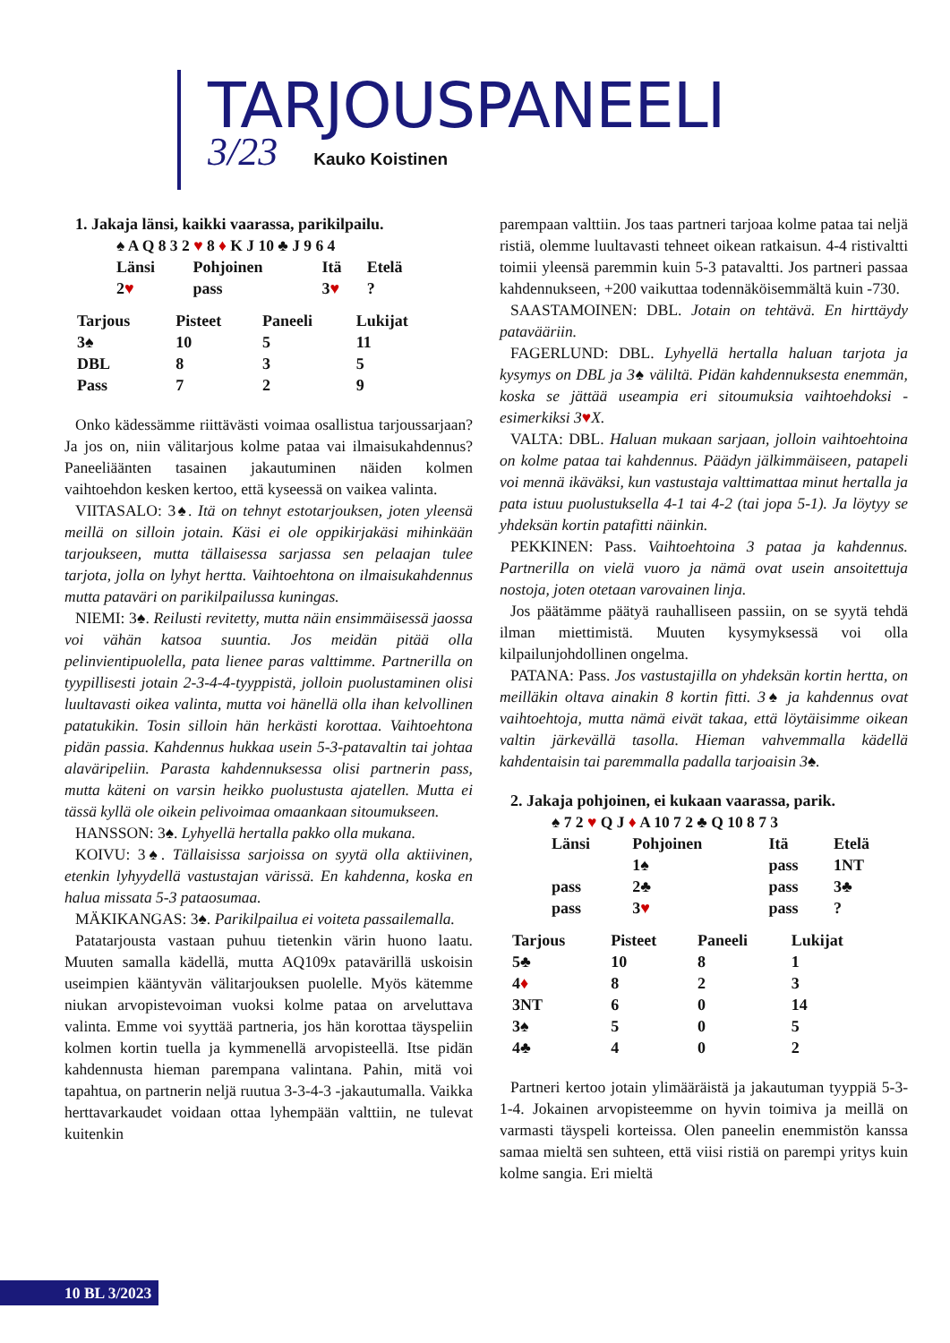TARJOUSPANEELI
3/23 Kauko Koistinen
1. Jakaja länsi, kaikki vaarassa, parikilpailu.
♠ A Q 8 3 2 ♥ 8 ♦ K J 10 ♣ J 9 6 4
| Länsi | Pohjoinen | Itä | Etelä |
| 2 ♥ | pass | 3 ♥ | ? |
| Tarjous | Pisteet | Paneeli | Lukijat |
| --- | --- | --- | --- |
| 3♠ | 10 | 5 | 11 |
| DBL | 8 | 3 | 5 |
| Pass | 7 | 2 | 9 |
Onko kädessämme riittävästi voimaa osallistua tarjoussarjaan? Ja jos on, niin välitarjous kolme pataa vai ilmaisukahdennus? Paneeliäänten tasainen jakautuminen näiden kolmen vaihtoehdon kesken kertoo, että kyseessä on vaikea valinta.
VIITASALO: 3♠. Itä on tehnyt estotarjouksen, joten yleensä meillä on silloin jotain. Käsi ei ole oppikirjakäsi mihinkään tarjoukseen, mutta tällaisessa sarjassa sen pelaajan tulee tarjota, jolla on lyhyt hertta. Vaihtoehtona on ilmaisukahdennus mutta pataväri on parikilpailussa kuningas.
NIEMI: 3♠. Reilusti revitetty, mutta näin ensimmäisessä jaossa voi vähän katsoa suuntia. Jos meidän pitää olla pelinvientipuolella, pata lienee paras valttimme. Partnerilla on tyypillisesti jotain 2-3-4-4-tyyppistä, jolloin puolustaminen olisi luultavasti oikea valinta, mutta voi hänellä olla ihan kelvollinen patatukikin. Tosin silloin hän herkästi korottaa. Vaihtoehtona pidän passia. Kahdennus hukkaa usein 5-3-patavaltin tai johtaa alaväripeliin. Parasta kahdennuksessa olisi partnerin pass, mutta käteni on varsin heikko puolustusta ajatellen. Mutta ei tässä kyllä ole oikein pelivoimaa omaankaan sitoumukseen.
HANSSON: 3♠. Lyhyellä hertalla pakko olla mukana.
KOIVU: 3♠. Tällaisissa sarjoissa on syytä olla aktiivinen, etenkin lyhyydellä vastustajan värissä. En kahdenna, koska en halua missata 5-3 pataosumaa.
MÄKIKANGAS: 3♠. Parikilpailua ei voiteta passailemalla.
Patatarjousta vastaan puhuu tietenkin värin huono laatu. Muuten samalla kädellä, mutta AQ109x patavärillä uskoisin useimpien kääntyvän välitarjouksen puolelle. Myös kätemme niukan arvopistevoiman vuoksi kolme pataa on arveluttava valinta. Emme voi syyttää partneria, jos hän korottaa täyspeliin kolmen kortin tuella ja kymmenellä arvopisteellä. Itse pidän kahdennusta hieman parempana valintana. Pahin, mitä voi tapahtua, on partnerin neljä ruutua 3-3-4-3 -jakautumalla. Vaikka herttavarkaudet voidaan ottaa lyhempään valttiin, ne tulevat kuitenkin
parempaan valttiin. Jos taas partneri tarjoaa kolme pataa tai neljä ristiä, olemme luultavasti tehneet oikean ratkaisun. 4-4 ristivaltti toimii yleensä paremmin kuin 5-3 patavaltti. Jos partneri passaa kahdennukseen, +200 vaikuttaa todennäköisemmältä kuin -730.
SAASTAMOINEN: DBL. Jotain on tehtävä. En hirttäydy patavääriin.
FAGERLUND: DBL. Lyhyellä hertalla haluan tarjota ja kysymys on DBL ja 3♠ väliltä. Pidän kahdennuksesta enemmän, koska se jättää useampia eri sitoumuksia vaihtoehdoksi - esimerkiksi 3♥X.
VALTA: DBL. Haluan mukaan sarjaan, jolloin vaihtoehtoina on kolme pataa tai kahdennus. Päädyn jälkimmäiseen, patapeli voi mennä ikäväksi, kun vastustaja valttimattaa minut hertalla ja pata istuu puolustuksella 4-1 tai 4-2 (tai jopa 5-1). Ja löytyy se yhdeksän kortin patafitti näinkin.
PEKKINEN: Pass. Vaihtoehtoina 3 pataa ja kahdennus. Partnerilla on vielä vuoro ja nämä ovat usein ansoitettuja nostoja, joten otetaan varovainen linja.
Jos päätämme päätyä rauhalliseen passiin, on se syytä tehdä ilman miettimistä. Muuten kysymyksessä voi olla kilpailunjohdollinen ongelma.
PATANA: Pass. Jos vastustajilla on yhdeksän kortin hertta, on meilläkin oltava ainakin 8 kortin fitti. 3♠ ja kahdennus ovat vaihtoehtoja, mutta nämä eivät takaa, että löytäisimme oikean valtin järkevällä tasolla. Hieman vahvemmalla kädellä kahdentaisin tai paremmalla padalla tarjoaisin 3♠.
2. Jakaja pohjoinen, ei kukaan vaarassa, parik.
♠ 7 2 ♥ Q J ♦ A 10 7 2 ♣ Q 10 8 7 3
| Länsi | Pohjoinen | Itä | Etelä |
| | 1♠ | pass | 1NT |
| pass | 2♣ | pass | 3♣ |
| pass | 3 ♥ | pass | ? |
| Tarjous | Pisteet | Paneeli | Lukijat |
| --- | --- | --- | --- |
| 5♣ | 10 | 8 | 1 |
| 4 ♦ | 8 | 2 | 3 |
| 3NT | 6 | 0 | 14 |
| 3♠ | 5 | 0 | 5 |
| 4♣ | 4 | 0 | 2 |
Partneri kertoo jotain ylimääräistä ja jakautuman tyyppiä 5-3-1-4. Jokainen arvopisteemme on hyvin toimiva ja meillä on varmasti täyspeli korteissa. Olen paneelin enemmistön kanssa samaa mieltä sen suhteen, että viisi ristiä on parempi yritys kuin kolme sangia. Eri mieltä
10 BL 3/2023